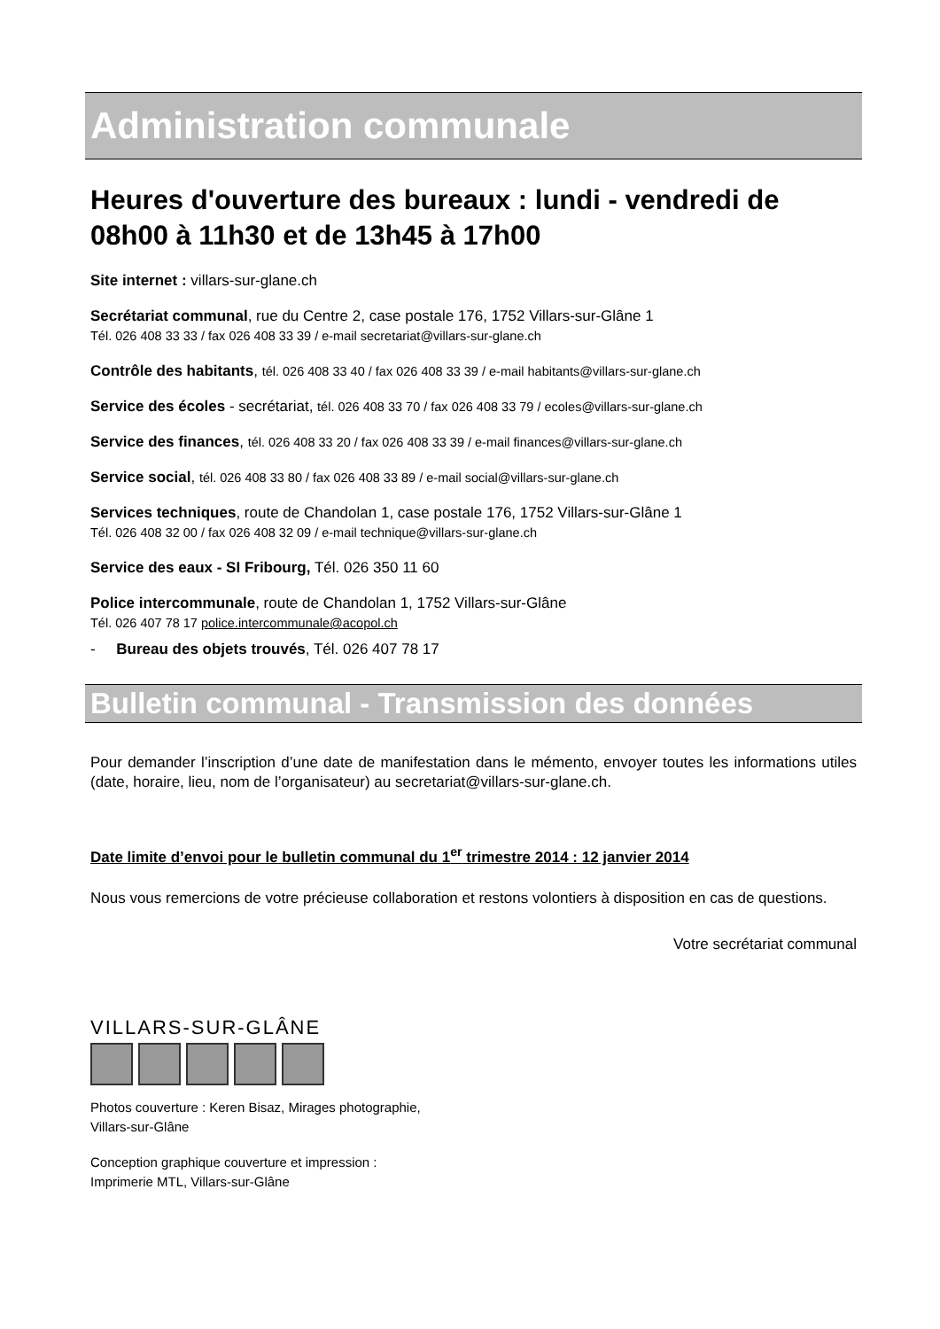Administration communale
Heures d'ouverture des bureaux : lundi - vendredi de 08h00 à 11h30 et de 13h45 à 17h00
Site internet : villars-sur-glane.ch
Secrétariat communal, rue du Centre 2, case postale 176, 1752 Villars-sur-Glâne 1
Tél. 026 408 33 33 / fax 026 408 33 39 / e-mail secretariat@villars-sur-glane.ch
Contrôle des habitants, tél. 026 408 33 40 / fax 026 408 33 39 / e-mail habitants@villars-sur-glane.ch
Service des écoles - secrétariat, tél. 026 408 33 70 / fax 026 408 33 79 / ecoles@villars-sur-glane.ch
Service des finances, tél. 026 408 33 20 / fax 026 408 33 39 / e-mail finances@villars-sur-glane.ch
Service social, tél. 026 408 33 80 / fax 026 408 33 89 / e-mail social@villars-sur-glane.ch
Services techniques, route de Chandolan 1, case postale 176, 1752 Villars-sur-Glâne 1
Tél. 026 408 32 00 / fax 026 408 32 09 / e-mail technique@villars-sur-glane.ch
Service des eaux - SI Fribourg, Tél. 026 350 11 60
Police intercommunale, route de Chandolan 1, 1752 Villars-sur-Glâne
Tél. 026 407 78 17 police.intercommunale@acopol.ch
- Bureau des objets trouvés, Tél. 026 407 78 17
Bulletin communal - Transmission des données
Pour demander l’inscription d’une date de manifestation dans le mémento, envoyer toutes les informations utiles (date, horaire, lieu, nom de l’organisateur) au secretariat@villars-sur-glane.ch.
Date limite d’envoi pour le bulletin communal du 1<sup>er</sup> trimestre 2014 : 12 janvier 2014
Nous vous remercions de votre précieuse collaboration et restons volontiers à disposition en cas de questions.
Votre secrétariat communal
VILLARS-SUR-GLÂNE
Photos couverture : Keren Bisaz, Mirages photographie,
Villars-sur-Glâne
Conception graphique couverture et impression :
Imprimerie MTL, Villars-sur-Glâne